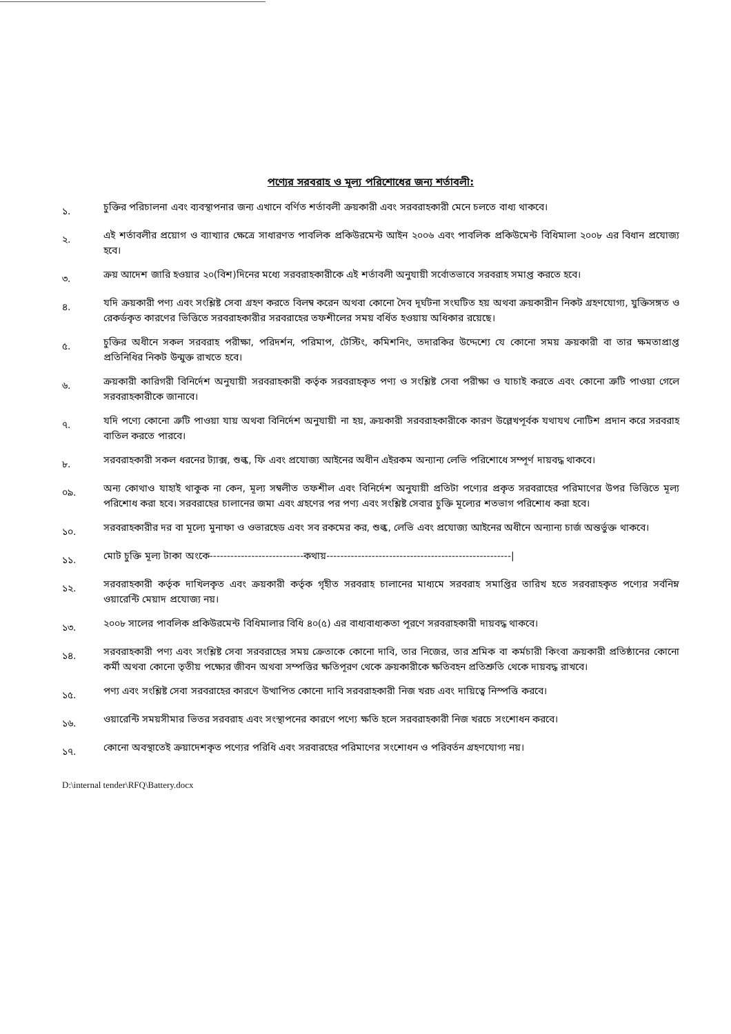পণ্যের সরবরাহ ও মূল্য পরিশোধের জন্য শর্তাবলী:
১.
চুক্তির পরিচালনা এবং ব্যবস্থাপনার জন্য এখানে বর্ণিত শর্তাবলী ক্রয়কারী এবং সরবরাহকারী মেনে চলতে বাধ্য থাকবে।
২.
এই শর্তাবলীর প্রয়োগ ও ব্যাখ্যার ক্ষেত্রে সাধারণত পাবলিক প্রকিউরমেন্ট আইন ২০০৬ এবং পাবলিক প্রকিউমেন্ট বিধিমালা ২০০৮ এর বিধান প্রযোজ্য হবে।
৩.
ক্রয় আদেশ জারি হওয়ার ২০(বিশ)দিনের মধ্যে সরবরাহকারীকে এই শর্তাবলী অনুযায়ী সর্বোতভাবে সরবরাহ সমাপ্ত করতে হবে।
৪.
যদি ক্রয়কারী পণ্য এবং সংশ্লিষ্ট সেবা গ্রহণ করতে বিলম্ব করেন অথবা কোনো দৈব দূর্ঘটনা সংঘটিত হয় অথবা ক্রয়কারীন নিকট গ্রহণযোগ্য, যুক্তিসঙ্গত ও রেকর্ডকৃত কারণের ভিত্তিতে সরবরাহকারীর সরবরাহের তফশীলের সময় বর্ধিত হওয়ায় অধিকার রয়েছে।
৫.
চুক্তির অধীনে সকল সরবরাহ পরীক্ষা, পরিদর্শন, পরিমাপ, টেস্টিং, কমিশনিং, তদারকির উদ্দেশ্যে যে কোনো সময় ক্রয়কারী বা তার ক্ষমতাপ্রাপ্ত প্রতিনিধির নিকট উন্মুক্ত রাখতে হবে।
৬.
ক্রয়কারী কারিগরী বিনির্দেশ অনুযায়ী সরবরাহকারী কর্তৃক সরবরাহকৃত পণ্য ও সংশ্লিষ্ট সেবা পরীক্ষা ও যাচাই করতে এবং কোনো ত্রুটি পাওয়া গেলে সরবরাহকারীকে জানাবে।
৭.
যদি পণ্যে কোনো ত্রুটি পাওয়া যায় অথবা বিনির্দেশ অনুযায়ী না হয়, ক্রয়কারী সরবরাহকারীকে কারণ উল্লেখপূর্বক যথাযথ নোটিশ প্রদান করে সরবরাহ বাতিল করতে পারবে।
৮.
সরবরাহকারী সকল ধরনের ট্যাক্স, শুল্ক, ফি এবং প্রযোজ্য আইনের অধীন এইরকম অন্যান্য লেভি পরিশোধে সম্পূর্ণ দায়বদ্ধ থাকবে।
০৯.
অন্য কোথাও যাহাই থাকুক না কেন, মূল্য সম্বলীত তফশীল এবং বিনির্দেশ অনুযায়ী প্রতিটা পণ্যের প্রকৃত সরবরাহের পরিমাণের উপর ভিত্তিতে মূল্য পরিশোধ করা হবে। সরবরাহের চালানের জমা এবং গ্রহণের পর পণ্য এবং সংশ্লিষ্ট সেবার চুক্তি মূল্যের শতভাগ পরিশোধ করা হবে।
১০.
সরবরাহকারীর দর বা মূল্যে মুনাফা ও ওভারহেড এবং সব রকমের কর, শুল্ক, লেভি এবং প্রযোজ্য আইনের অধীনে অন্যান্য চার্জ অন্তর্ভুক্ত থাকবে।
১১.
মোট চুক্তি মূল্য টাকা অংকে---------------------------কথায়-----------------------------------------------------|
১২.
সরবরাহকারী কর্তৃক দাখিলকৃত এবং ক্রয়কারী কর্তৃক গৃহীত সরবরাহ চালানের মাধ্যমে সরবরাহ সমাপ্তির তারিখ হতে সরবরাহকৃত পণ্যের সর্বনিম্ন ওয়ারেন্টি মেয়াদ প্রযোজ্য নয়।
১৩.
২০০৮ সালের পাবলিক প্রকিউরমেন্ট বিধিমালার বিধি ৪০(৫) এর বাধ্যবাধ্যকতা পূরণে সরবরাহকারী দায়বদ্ধ থাকবে।
১৪.
সরবরাহকারী পণ্য এবং সংশ্লিষ্ট সেবা সরবরাহের সময় ক্রেতাকে কোনো দাবি, তার নিজের, তার শ্রমিক বা কর্মচারী কিংবা ক্রয়কারী প্রতিষ্ঠানের কোনো কর্মী অথবা কোনো তৃতীয় পক্ষ্যের জীবন অথবা সম্পত্তির ক্ষতিপূরণ থেকে ক্রয়কারীকে ক্ষতিবহন প্রতিশ্রুতি থেকে দায়বদ্ধ রাখবে।
১৫.
পণ্য এবং সংশ্লিষ্ট সেবা সরবরাহের কারণে উত্থাপিত কোনো দাবি সরবরাহকারী নিজ খরচ এবং দায়িত্বে নিস্পত্তি করবে।
১৬.
ওয়ারেন্টি সময়সীমার ভিতর সরবরাহ এবং সংস্থাপনের কারণে পণ্যে ক্ষতি হলে সরবরাহকারী নিজ খরচে সংশোধন করবে।
১৭.
কোনো অবস্থাতেই ক্রয়াদেশকৃত পণ্যের পরিধি এবং সরবারহের পরিমাণের সংশোধন ও পরিবর্তন গ্রহণযোগ্য নয়।
D:\internal tender\RFQ\Battery.docx